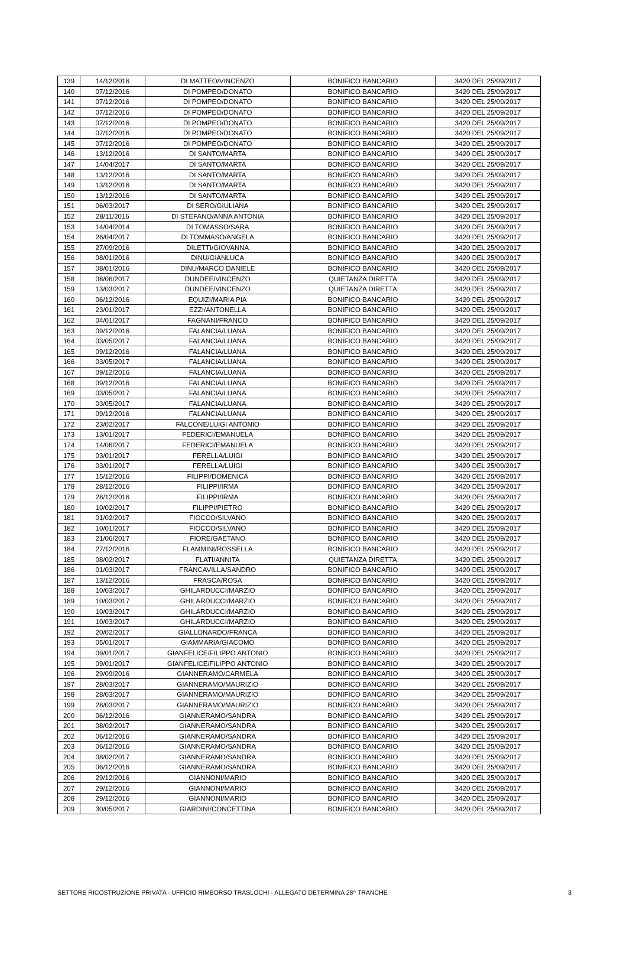| 139 | 14/12/2016 | DI MATTEO/VINCENZO | BONIFICO BANCARIO | 3420 DEL 25/09/2017 |
| 140 | 07/12/2016 | DI POMPEO/DONATO | BONIFICO BANCARIO | 3420 DEL 25/09/2017 |
| 141 | 07/12/2016 | DI POMPEO/DONATO | BONIFICO BANCARIO | 3420 DEL 25/09/2017 |
| 142 | 07/12/2016 | DI POMPEO/DONATO | BONIFICO BANCARIO | 3420 DEL 25/09/2017 |
| 143 | 07/12/2016 | DI POMPEO/DONATO | BONIFICO BANCARIO | 3420 DEL 25/09/2017 |
| 144 | 07/12/2016 | DI POMPEO/DONATO | BONIFICO BANCARIO | 3420 DEL 25/09/2017 |
| 145 | 07/12/2016 | DI POMPEO/DONATO | BONIFICO BANCARIO | 3420 DEL 25/09/2017 |
| 146 | 13/12/2016 | DI SANTO/MARTA | BONIFICO BANCARIO | 3420 DEL 25/09/2017 |
| 147 | 14/04/2017 | DI SANTO/MARTA | BONIFICO BANCARIO | 3420 DEL 25/09/2017 |
| 148 | 13/12/2016 | DI SANTO/MARTA | BONIFICO BANCARIO | 3420 DEL 25/09/2017 |
| 149 | 13/12/2016 | DI SANTO/MARTA | BONIFICO BANCARIO | 3420 DEL 25/09/2017 |
| 150 | 13/12/2016 | DI SANTO/MARTA | BONIFICO BANCARIO | 3420 DEL 25/09/2017 |
| 151 | 06/03/2017 | DI SERO/GIULIANA | BONIFICO BANCARIO | 3420 DEL 25/09/2017 |
| 152 | 28/11/2016 | DI STEFANO/ANNA ANTONIA | BONIFICO BANCARIO | 3420 DEL 25/09/2017 |
| 153 | 14/04/2014 | DI TOMASSO/SARA | BONIFICO BANCARIO | 3420 DEL 25/09/2017 |
| 154 | 26/04/2017 | DI TOMMASO/ANGELA | BONIFICO BANCARIO | 3420 DEL 25/09/2017 |
| 155 | 27/09/2016 | DILETTI/GIOVANNA | BONIFICO BANCARIO | 3420 DEL 25/09/2017 |
| 156 | 08/01/2016 | DINU/GIANLUCA | BONIFICO BANCARIO | 3420 DEL 25/09/2017 |
| 157 | 08/01/2016 | DINU/MARCO DANIELE | BONIFICO BANCARIO | 3420 DEL 25/09/2017 |
| 158 | 08/06/2017 | DUNDEE/VINCENZO | QUIETANZA DIRETTA | 3420 DEL 25/09/2017 |
| 159 | 13/03/2017 | DUNDEE/VINCENZO | QUIETANZA DIRETTA | 3420 DEL 25/09/2017 |
| 160 | 06/12/2016 | EQUIZI/MARIA PIA | BONIFICO BANCARIO | 3420 DEL 25/09/2017 |
| 161 | 23/01/2017 | EZZI/ANTONELLA | BONIFICO BANCARIO | 3420 DEL 25/09/2017 |
| 162 | 04/01/2017 | FAGNANI/FRANCO | BONIFICO BANCARIO | 3420 DEL 25/09/2017 |
| 163 | 09/12/2016 | FALANCIA/LUANA | BONIFICO BANCARIO | 3420 DEL 25/09/2017 |
| 164 | 03/05/2017 | FALANCIA/LUANA | BONIFICO BANCARIO | 3420 DEL 25/09/2017 |
| 165 | 09/12/2016 | FALANCIA/LUANA | BONIFICO BANCARIO | 3420 DEL 25/09/2017 |
| 166 | 03/05/2017 | FALANCIA/LUANA | BONIFICO BANCARIO | 3420 DEL 25/09/2017 |
| 167 | 09/12/2016 | FALANCIA/LUANA | BONIFICO BANCARIO | 3420 DEL 25/09/2017 |
| 168 | 09/12/2016 | FALANCIA/LUANA | BONIFICO BANCARIO | 3420 DEL 25/09/2017 |
| 169 | 03/05/2017 | FALANCIA/LUANA | BONIFICO BANCARIO | 3420 DEL 25/09/2017 |
| 170 | 03/05/2017 | FALANCIA/LUANA | BONIFICO BANCARIO | 3420 DEL 25/09/2017 |
| 171 | 09/12/2016 | FALANCIA/LUANA | BONIFICO BANCARIO | 3420 DEL 25/09/2017 |
| 172 | 23/02/2017 | FALCONE/LUIGI ANTONIO | BONIFICO BANCARIO | 3420 DEL 25/09/2017 |
| 173 | 13/01/2017 | FEDERICI/EMANUELA | BONIFICO BANCARIO | 3420 DEL 25/09/2017 |
| 174 | 14/06/2017 | FEDERICI/EMANUELA | BONIFICO BANCARIO | 3420 DEL 25/09/2017 |
| 175 | 03/01/2017 | FERELLA/LUIGI | BONIFICO BANCARIO | 3420 DEL 25/09/2017 |
| 176 | 03/01/2017 | FERELLA/LUIGI | BONIFICO BANCARIO | 3420 DEL 25/09/2017 |
| 177 | 15/12/2016 | FILIPPI/DOMENICA | BONIFICO BANCARIO | 3420 DEL 25/09/2017 |
| 178 | 28/12/2016 | FILIPPI/IRMA | BONIFICO BANCARIO | 3420 DEL 25/09/2017 |
| 179 | 28/12/2016 | FILIPPI/IRMA | BONIFICO BANCARIO | 3420 DEL 25/09/2017 |
| 180 | 10/02/2017 | FILIPPI/PIETRO | BONIFICO BANCARIO | 3420 DEL 25/09/2017 |
| 181 | 01/02/2017 | FIOCCO/SILVANO | BONIFICO BANCARIO | 3420 DEL 25/09/2017 |
| 182 | 10/01/2017 | FIOCCO/SILVANO | BONIFICO BANCARIO | 3420 DEL 25/09/2017 |
| 183 | 21/06/2017 | FIORE/GAETANO | BONIFICO BANCARIO | 3420 DEL 25/09/2017 |
| 184 | 27/12/2016 | FLAMMINI/ROSSELLA | BONIFICO BANCARIO | 3420 DEL 25/09/2017 |
| 185 | 08/02/2017 | FLATI/ANNITA | QUIETANZA DIRETTA | 3420 DEL 25/09/2017 |
| 186 | 01/03/2017 | FRANCAVILLA/SANDRO | BONIFICO BANCARIO | 3420 DEL 25/09/2017 |
| 187 | 13/12/2016 | FRASCA/ROSA | BONIFICO BANCARIO | 3420 DEL 25/09/2017 |
| 188 | 10/03/2017 | GHILARDUCCI/MARZIO | BONIFICO BANCARIO | 3420 DEL 25/09/2017 |
| 189 | 10/03/2017 | GHILARDUCCI/MARZIO | BONIFICO BANCARIO | 3420 DEL 25/09/2017 |
| 190 | 10/03/2017 | GHILARDUCCI/MARZIO | BONIFICO BANCARIO | 3420 DEL 25/09/2017 |
| 191 | 10/03/2017 | GHILARDUCCI/MARZIO | BONIFICO BANCARIO | 3420 DEL 25/09/2017 |
| 192 | 20/02/2017 | GIALLONARDO/FRANCA | BONIFICO BANCARIO | 3420 DEL 25/09/2017 |
| 193 | 05/01/2017 | GIAMMARIA/GIACOMO | BONIFICO BANCARIO | 3420 DEL 25/09/2017 |
| 194 | 09/01/2017 | GIANFELICE/FILIPPO ANTONIO | BONIFICO BANCARIO | 3420 DEL 25/09/2017 |
| 195 | 09/01/2017 | GIANFELICE/FILIPPO ANTONIO | BONIFICO BANCARIO | 3420 DEL 25/09/2017 |
| 196 | 29/09/2016 | GIANNERAMO/CARMELA | BONIFICO BANCARIO | 3420 DEL 25/09/2017 |
| 197 | 28/03/2017 | GIANNERAMO/MAURIZIO | BONIFICO BANCARIO | 3420 DEL 25/09/2017 |
| 198 | 28/03/2017 | GIANNERAMO/MAURIZIO | BONIFICO BANCARIO | 3420 DEL 25/09/2017 |
| 199 | 28/03/2017 | GIANNERAMO/MAURIZIO | BONIFICO BANCARIO | 3420 DEL 25/09/2017 |
| 200 | 06/12/2016 | GIANNERAMO/SANDRA | BONIFICO BANCARIO | 3420 DEL 25/09/2017 |
| 201 | 08/02/2017 | GIANNERAMO/SANDRA | BONIFICO BANCARIO | 3420 DEL 25/09/2017 |
| 202 | 06/12/2016 | GIANNERAMO/SANDRA | BONIFICO BANCARIO | 3420 DEL 25/09/2017 |
| 203 | 06/12/2016 | GIANNERAMO/SANDRA | BONIFICO BANCARIO | 3420 DEL 25/09/2017 |
| 204 | 08/02/2017 | GIANNERAMO/SANDRA | BONIFICO BANCARIO | 3420 DEL 25/09/2017 |
| 205 | 06/12/2016 | GIANNERAMO/SANDRA | BONIFICO BANCARIO | 3420 DEL 25/09/2017 |
| 206 | 29/12/2016 | GIANNONI/MARIO | BONIFICO BANCARIO | 3420 DEL 25/09/2017 |
| 207 | 29/12/2016 | GIANNONI/MARIO | BONIFICO BANCARIO | 3420 DEL 25/09/2017 |
| 208 | 29/12/2016 | GIANNONI/MARIO | BONIFICO BANCARIO | 3420 DEL 25/09/2017 |
| 209 | 30/05/2017 | GIARDINI/CONCETTINA | BONIFICO BANCARIO | 3420 DEL 25/09/2017 |
SETTORE RICOSTRUZIONE PRIVATA - UFFICIO RIMBORSO TRASLOCHI - ALLEGATO DETERMINA 28^ TRANCHE 3